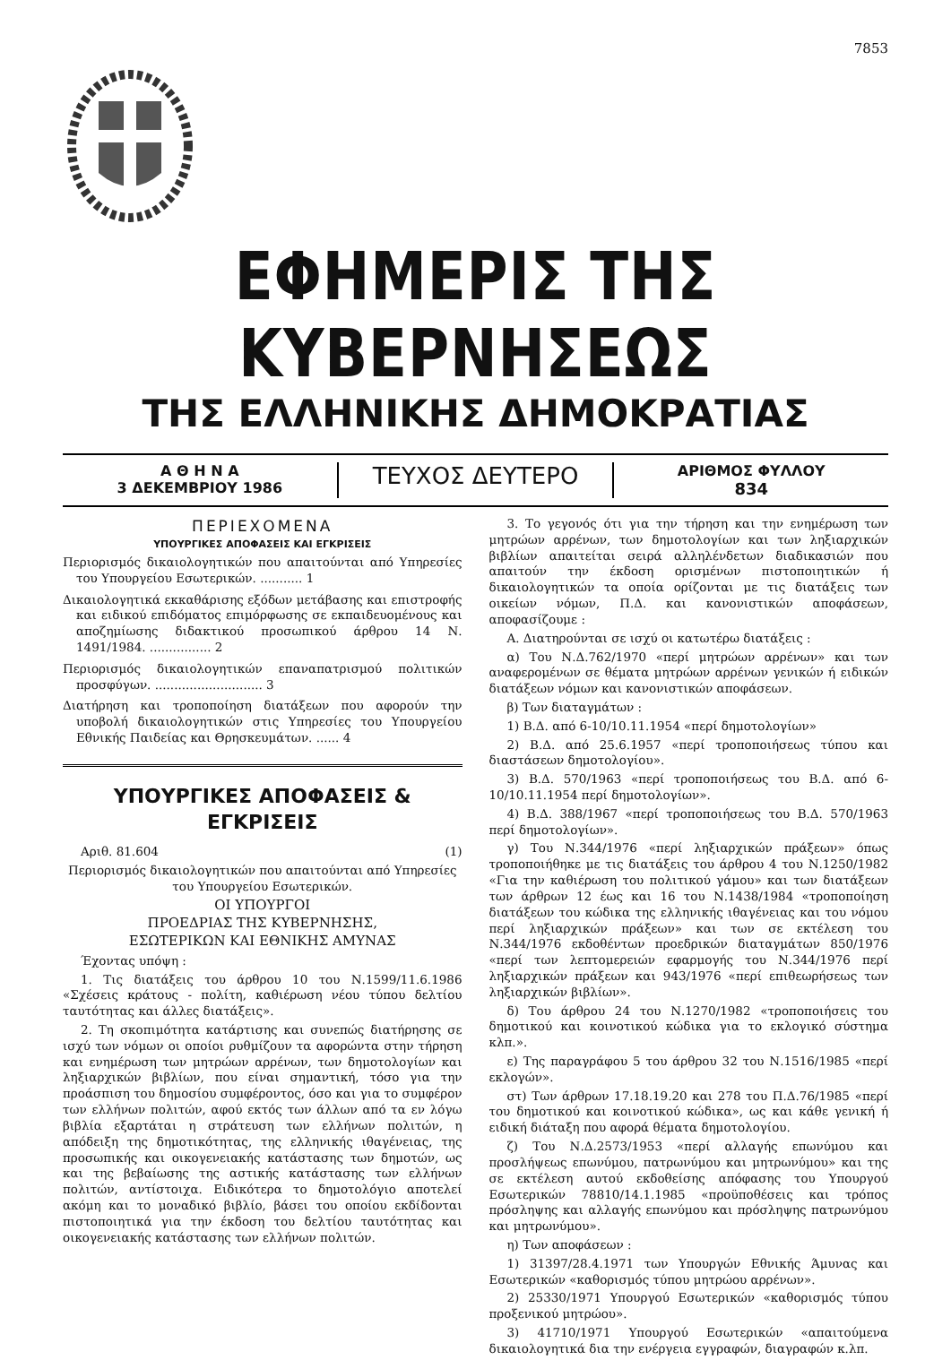7853
ΕΦΗΜΕΡΙΣ ΤΗΣ ΚΥΒΕΡΝΗΣΕΩΣ
ΤΗΣ ΕΛΛΗΝΙΚΗΣ ΔΗΜΟΚΡΑΤΙΑΣ
Α Θ Η Ν Α
3 ΔΕΚΕΜΒΡΙΟΥ 1986
ΤΕΥΧΟΣ ΔΕΥΤΕΡΟ
ΑΡΙΘΜΟΣ ΦΥΛΛΟΥ
834
ΠΕΡΙΕΧΟΜΕΝΑ
ΥΠΟΥΡΓΙΚΕΣ ΑΠΟΦΑΣΕΙΣ ΚΑΙ ΕΓΚΡΙΣΕΙΣ
Περιορισμός δικαιολογητικών που απαιτούνται από Υπηρεσίες του Υπουργείου Εσωτερικών. ........... 1
Δικαιολογητικά εκκαθάρισης εξόδων μετάβασης και επιστροφής και ειδικού επιδόματος επιμόρφωσης σε εκπαιδευομένους και αποζημίωσης διδακτικού προσωπικού άρθρου 14 Ν. 1491/1984. ................ 2
Περιορισμός δικαιολογητικών επαναπατρισμού πολιτικών προσφύγων. ............................ 3
Διατήρηση και τροποποίηση διατάξεων που αφορούν την υποβολή δικαιολογητικών στις Υπηρεσίες του Υπουργείου Εθνικής Παιδείας και Θρησκευμάτων. ...... 4
ΥΠΟΥΡΓΙΚΕΣ ΑΠΟΦΑΣΕΙΣ & ΕΓΚΡΙΣΕΙΣ
Αριθ. 81.604 (1)
Περιορισμός δικαιολογητικών που απαιτούνται από Υπηρεσίες του Υπουργείου Εσωτερικών.
ΟΙ ΥΠΟΥΡΓΟΙ
ΠΡΟΕΔΡΙΑΣ ΤΗΣ ΚΥΒΕΡΝΗΣΗΣ,
ΕΣΩΤΕΡΙΚΩΝ ΚΑΙ ΕΘΝΙΚΗΣ ΑΜΥΝΑΣ
Έχοντας υπόψη :
1. Τις διατάξεις του άρθρου 10 του Ν.1599/11.6.1986 «Σχέσεις κράτους - πολίτη, καθιέρωση νέου τύπου δελτίου ταυτότητας και άλλες διατάξεις».
2. Τη σκοπιμότητα κατάρτισης και συνεπώς διατήρησης σε ισχύ των νόμων οι οποίοι ρυθμίζουν τα αφορώντα στην τήρηση και ενημέρωση των μητρώων αρρένων, των δημοτολογίων και ληξιαρχικών βιβλίων, που είναι σημαντική, τόσο για την προάσπιση του δημοσίου συμφέροντος, όσο και για το συμφέρον των ελλήνων πολιτών, αφού εκτός των άλλων από τα εν λόγω βιβλία εξαρτάται η στράτευση των ελλήνων πολιτών, η απόδειξη της δημοτικότητας, της ελληνικής ιθαγένειας, της προσωπικής και οικογενειακής κατάστασης των δημοτών, ως και της βεβαίωσης της αστικής κατάστασης των ελλήνων πολιτών, αντίστοιχα. Ειδικότερα το δημοτολόγιο αποτελεί ακόμη και το μοναδικό βιβλίο, βάσει του οποίου εκδίδονται πιστοποιητικά για την έκδοση του δελτίου ταυτότητας και οικογενειακής κατάστασης των ελλήνων πολιτών.
3. Το γεγονός ότι για την τήρηση και την ενημέρωση των μητρώων αρρένων, των δημοτολογίων και των ληξιαρχικών βιβλίων απαιτείται σειρά αλληλένδετων διαδικασιών που απαιτούν την έκδοση ορισμένων πιστοποιητικών ή δικαιολογητικών τα οποία ορίζονται με τις διατάξεις των οικείων νόμων, Π.Δ. και κανονιστικών αποφάσεων, αποφασίζουμε :
Α. Διατηρούνται σε ισχύ οι κατωτέρω διατάξεις :
α) Του Ν.Δ.762/1970 «περί μητρώων αρρένων» και των αναφερομένων σε θέματα μητρώων αρρένων γενικών ή ειδικών διατάξεων νόμων και κανονιστικών αποφάσεων.
β) Των διαταγμάτων :
1) Β.Δ. από 6-10/10.11.1954 «περί δημοτολογίων»
2) Β.Δ. από 25.6.1957 «περί τροποποιήσεως τύπου και διαστάσεων δημοτολογίου».
3) Β.Δ. 570/1963 «περί τροποποιήσεως του Β.Δ. από 6-10/10.11.1954 περί δημοτολογίων».
4) Β.Δ. 388/1967 «περί τροποποιήσεως του Β.Δ. 570/1963 περί δημοτολογίων».
γ) Του Ν.344/1976 «περί ληξιαρχικών πράξεων» όπως τροποποιήθηκε με τις διατάξεις του άρθρου 4 του Ν.1250/1982 «Για την καθιέρωση του πολιτικού γάμου» και των διατάξεων των άρθρων 12 έως και 16 του Ν.1438/1984 «τροποποίηση διατάξεων του κώδικα της ελληνικής ιθαγένειας και του νόμου περί ληξιαρχικών πράξεων» και των σε εκτέλεση του Ν.344/1976 εκδοθέντων προεδρικών διαταγμάτων 850/1976 «περί των λεπτομερειών εφαρμογής του Ν.344/1976 περί ληξιαρχικών πράξεων και 943/1976 «περί επιθεωρήσεως των ληξιαρχικών βιβλίων».
δ) Του άρθρου 24 του Ν.1270/1982 «τροποποιήσεις του δημοτικού και κοινοτικού κώδικα για το εκλογικό σύστημα κλπ.».
ε) Της παραγράφου 5 του άρθρου 32 του Ν.1516/1985 «περί εκλογών».
στ) Των άρθρων 17.18.19.20 και 278 του Π.Δ.76/1985 «περί του δημοτικού και κοινοτικού κώδικα», ως και κάθε γενική ή ειδική διάταξη που αφορά θέματα δημοτολογίου.
ζ) Του Ν.Δ.2573/1953 «περί αλλαγής επωνύμου και προσλήψεως επωνύμου, πατρωνύμου και μητρωνύμου» και της σε εκτέλεση αυτού εκδοθείσης απόφασης του Υπουργού Εσωτερικών 78810/14.1.1985 «προϋποθέσεις και τρόπος πρόσληψης και αλλαγής επωνύμου και πρόσληψης πατρωνύμου και μητρωνύμου».
η) Των αποφάσεων :
1) 31397/28.4.1971 των Υπουργών Εθνικής Άμυνας και Εσωτερικών «καθορισμός τύπου μητρώου αρρένων».
2) 25330/1971 Υπουργού Εσωτερικών «καθορισμός τύπου προξενικού μητρώου».
3) 41710/1971 Υπουργού Εσωτερικών «απαιτούμενα δικαιολογητικά δια την ενέργεια εγγραφών, διαγραφών κ.λπ.